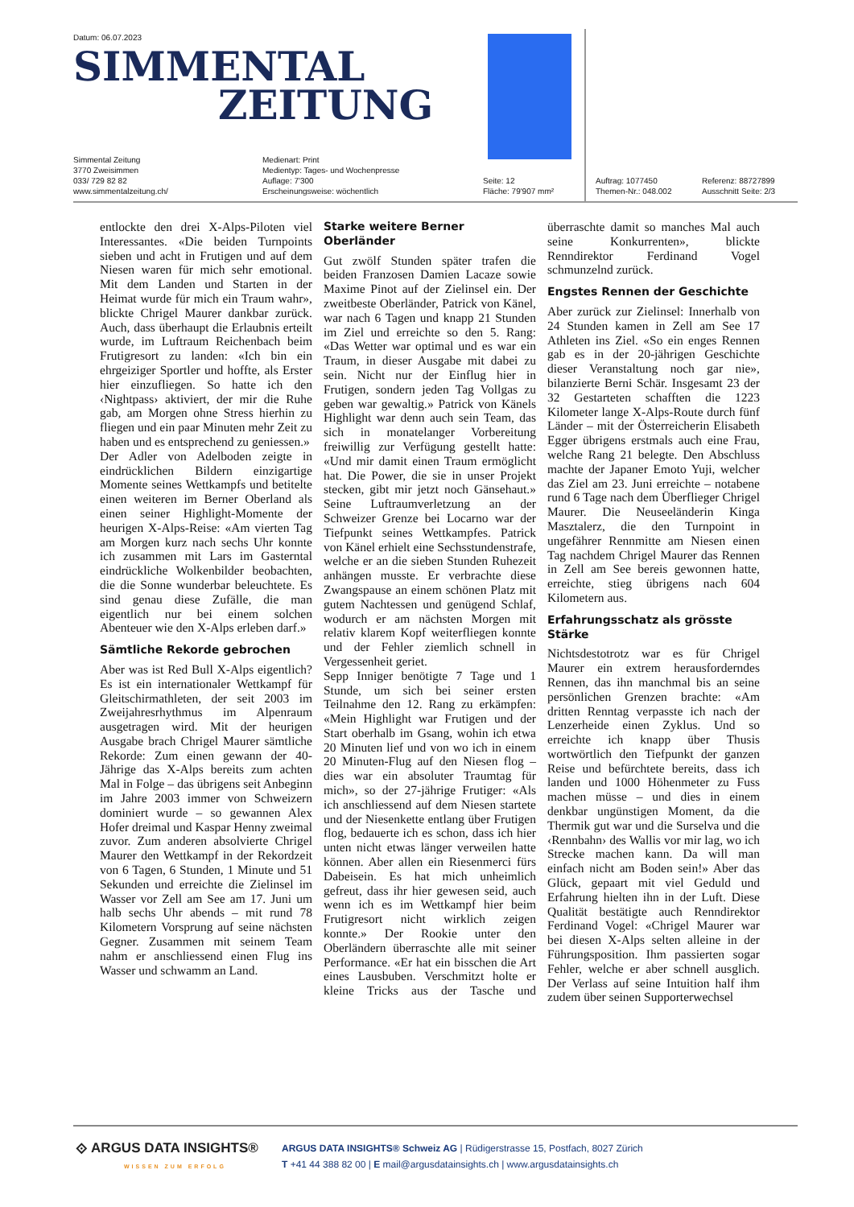Datum: 06.07.2023
SIMMENTAL
ZEITUNG
Simmental Zeitung
3770 Zweisimmen
033/ 729 82 82
www.simmentalzeitung.ch/
Medienart: Print
Medientyp: Tages- und Wochenpresse
Auflage: 7'300
Erscheinungsweise: wöchentlich
Seite: 12
Fläche: 79'907 mm²
Auftrag: 1077450
Themen-Nr.: 048.002
Referenz: 88727899
Ausschnitt Seite: 2/3
entlockte den drei X-Alps-Piloten viel Interessantes. «Die beiden Turnpoints sieben und acht in Frutigen und auf dem Niesen waren für mich sehr emotional. Mit dem Landen und Starten in der Heimat wurde für mich ein Traum wahr», blickte Chrigel Maurer dankbar zurück. Auch, dass überhaupt die Erlaubnis erteilt wurde, im Luftraum Reichenbach beim Frutigresort zu landen: «Ich bin ein ehrgeiziger Sportler und hoffte, als Erster hier einzufliegen. So hatte ich den ‹Nightpass› aktiviert, der mir die Ruhe gab, am Morgen ohne Stress hierhin zu fliegen und ein paar Minuten mehr Zeit zu haben und es entsprechend zu geniessen.»
Der Adler von Adelboden zeigte in eindrücklichen Bildern einzigartige Momente seines Wettkampfs und betitelte einen weiteren im Berner Oberland als einen seiner Highlight-Momente der heurigen X-Alps-Reise: «Am vierten Tag am Morgen kurz nach sechs Uhr konnte ich zusammen mit Lars im Gasterntal eindrückliche Wolkenbilder beobachten, die die Sonne wunderbar beleuchtete. Es sind genau diese Zufälle, die man eigentlich nur bei einem solchen Abenteuer wie den X-Alps erleben darf.»
Sämtliche Rekorde gebrochen
Aber was ist Red Bull X-Alps eigentlich? Es ist ein internationaler Wettkampf für Gleitschirmathleten, der seit 2003 im Zweijahresrhythmus im Alpenraum ausgetragen wird. Mit der heurigen Ausgabe brach Chrigel Maurer sämtliche Rekorde: Zum einen gewann der 40-Jährige das X-Alps bereits zum achten Mal in Folge – das übrigens seit Anbeginn im Jahre 2003 immer von Schweizern dominiert wurde – so gewannen Alex Hofer dreimal und Kaspar Henny zweimal zuvor. Zum anderen absolvierte Chrigel Maurer den Wettkampf in der Rekordzeit von 6 Tagen, 6 Stunden, 1 Minute und 51 Sekunden und erreichte die Zielinsel im Wasser vor Zell am See am 17. Juni um halb sechs Uhr abends – mit rund 78 Kilometern Vorsprung auf seine nächsten Gegner. Zusammen mit seinem Team nahm er anschliessend einen Flug ins Wasser und schwamm an Land.
Starke weitere Berner Oberländer
Gut zwölf Stunden später trafen die beiden Franzosen Damien Lacaze sowie Maxime Pinot auf der Zielinsel ein. Der zweitbeste Oberländer, Patrick von Känel, war nach 6 Tagen und knapp 21 Stunden im Ziel und erreichte so den 5. Rang: «Das Wetter war optimal und es war ein Traum, in dieser Ausgabe mit dabei zu sein. Nicht nur der Einflug hier in Frutigen, sondern jeden Tag Vollgas zu geben war gewaltig.» Patrick von Känels Highlight war denn auch sein Team, das sich in monatelanger Vorbereitung freiwillig zur Verfügung gestellt hatte: «Und mir damit einen Traum ermöglicht hat. Die Power, die sie in unser Projekt stecken, gibt mir jetzt noch Gänsehaut.» Seine Luftraumverletzung an der Schweizer Grenze bei Locarno war der Tiefpunkt seines Wettkampfes. Patrick von Känel erhielt eine Sechsstundenstrafe, welche er an die sieben Stunden Ruhezeit anhängen musste. Er verbrachte diese Zwangspause an einem schönen Platz mit gutem Nachtessen und genügend Schlaf, wodurch er am nächsten Morgen mit relativ klarem Kopf weiterfliegen konnte und der Fehler ziemlich schnell in Vergessenheit geriet.
Sepp Inniger benötigte 7 Tage und 1 Stunde, um sich bei seiner ersten Teilnahme den 12. Rang zu erkämpfen: «Mein Highlight war Frutigen und der Start oberhalb im Gsang, wohin ich etwa 20 Minuten lief und von wo ich in einem 20 Minuten-Flug auf den Niesen flog – dies war ein absoluter Traumtag für mich», so der 27-jährige Frutiger: «Als ich anschliessend auf dem Niesen startete und der Niesenkette entlang über Frutigen flog, bedauerte ich es schon, dass ich hier unten nicht etwas länger verweilen hatte können. Aber allen ein Riesenmerci fürs Dabeisein. Es hat mich unheimlich gefreut, dass ihr hier gewesen seid, auch wenn ich es im Wettkampf hier beim Frutigresort nicht wirklich zeigen konnte.» Der Rookie unter den Oberländern überraschte alle mit seiner Performance. «Er hat ein bisschen die Art eines Lausbuben. Verschmitzt holte er kleine Tricks aus der Tasche und überraschte damit so manches Mal auch seine Konkurrenten», blickte Renndirektor Ferdinand Vogel schmunzelnd zurück.
Engstes Rennen der Geschichte
Aber zurück zur Zielinsel: Innerhalb von 24 Stunden kamen in Zell am See 17 Athleten ins Ziel. «So ein enges Rennen gab es in der 20-jährigen Geschichte dieser Veranstaltung noch gar nie», bilanzierte Berni Schär. Insgesamt 23 der 32 Gestarteten schafften die 1223 Kilometer lange X-Alps-Route durch fünf Länder – mit der Österreicherin Elisabeth Egger übrigens erstmals auch eine Frau, welche Rang 21 belegte. Den Abschluss machte der Japaner Emoto Yuji, welcher das Ziel am 23. Juni erreichte – notabene rund 6 Tage nach dem Überflieger Chrigel Maurer. Die Neuseeländerin Kinga Masztalerz, die den Turnpoint in ungefährer Rennmitte am Niesen einen Tag nachdem Chrigel Maurer das Rennen in Zell am See bereis gewonnen hatte, erreichte, stieg übrigens nach 604 Kilometern aus.
Erfahrungsschatz als grösste Stärke
Nichtsdestotrotz war es für Chrigel Maurer ein extrem herausforderndes Rennen, das ihn manchmal bis an seine persönlichen Grenzen brachte: «Am dritten Renntag verpasste ich nach der Lenzerheide einen Zyklus. Und so erreichte ich knapp über Thusis wortwörtlich den Tiefpunkt der ganzen Reise und befürchtete bereits, dass ich landen und 1000 Höhenmeter zu Fuss machen müsse – und dies in einem denkbar ungünstigen Moment, da die Thermik gut war und die Surselva und die ‹Rennbahn› des Wallis vor mir lag, wo ich Strecke machen kann. Da will man einfach nicht am Boden sein!» Aber das Glück, gepaart mit viel Geduld und Erfahrung hielten ihn in der Luft. Diese Qualität bestätigte auch Renndirektor Ferdinand Vogel: «Chrigel Maurer war bei diesen X-Alps selten alleine in der Führungsposition. Ihm passierten sogar Fehler, welche er aber schnell ausglich. Der Verlass auf seine Intuition half ihm zudem über seinen Supporterwechsel
⟐ ARGUS DATA INSIGHTS®
WISSEN ZUM ERFOLG
ARGUS DATA INSIGHTS® Schweiz AG | Rüdigerstrasse 15, Postfach, 8027 Zürich
T +41 44 388 82 00 | E mail@argusdatainsights.ch | www.argusdatainsights.ch